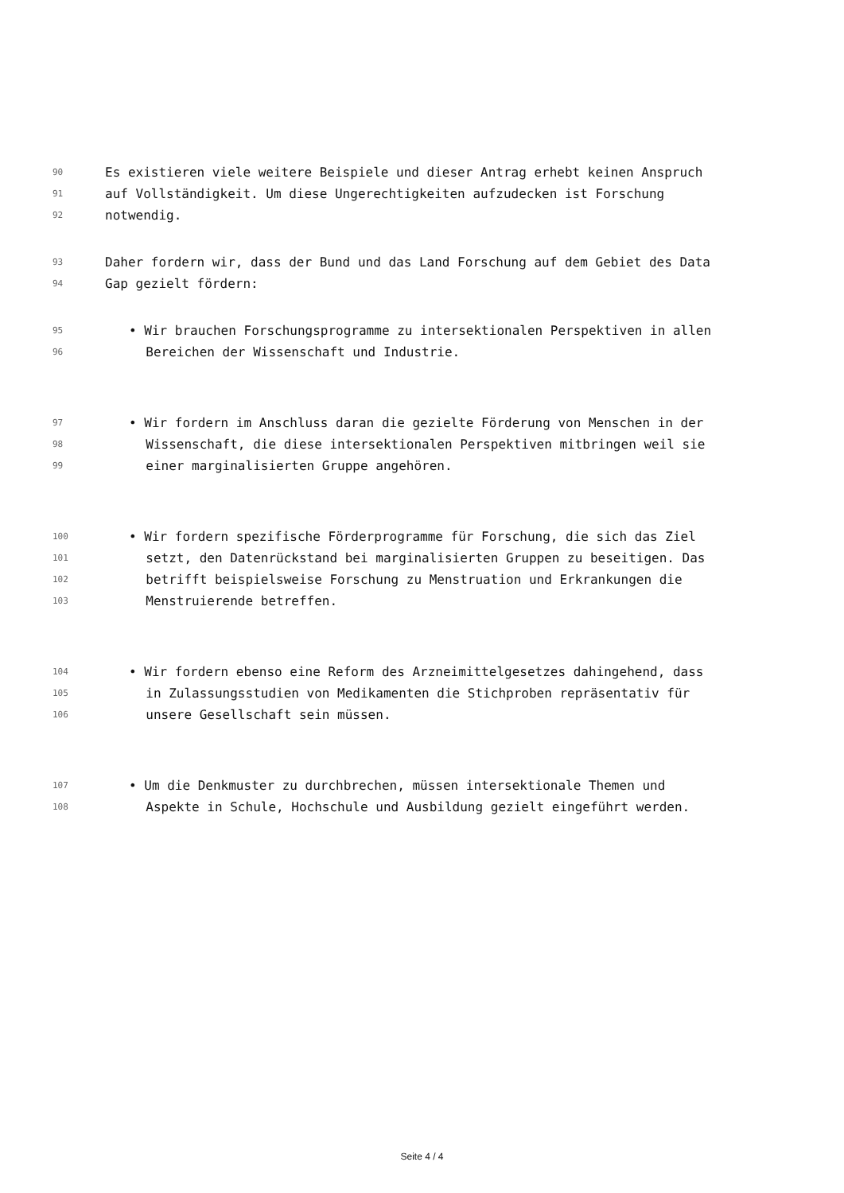90 Es existieren viele weitere Beispiele und dieser Antrag erhebt keinen Anspruch
91 auf Vollständigkeit. Um diese Ungerechtigkeiten aufzudecken ist Forschung
92 notwendig.
93 Daher fordern wir, dass der Bund und das Land Forschung auf dem Gebiet des Data
94 Gap gezielt fördern:
95 • Wir brauchen Forschungsprogramme zu intersektionalen Perspektiven in allen
96 Bereichen der Wissenschaft und Industrie.
97 • Wir fordern im Anschluss daran die gezielte Förderung von Menschen in der
98 Wissenschaft, die diese intersektionalen Perspektiven mitbringen weil sie
99 einer marginalisierten Gruppe angehören.
100 • Wir fordern spezifische Förderprogramme für Forschung, die sich das Ziel
101 setzt, den Datenrückstand bei marginalisierten Gruppen zu beseitigen. Das
102 betrifft beispielsweise Forschung zu Menstruation und Erkrankungen die
103 Menstruierende betreffen.
104 • Wir fordern ebenso eine Reform des Arzneimittelgesetzes dahingehend, dass
105 in Zulassungsstudien von Medikamenten die Stichproben repräsentativ für
106 unsere Gesellschaft sein müssen.
107 • Um die Denkmuster zu durchbrechen, müssen intersektionale Themen und
108 Aspekte in Schule, Hochschule und Ausbildung gezielt eingeführt werden.
Seite 4 / 4